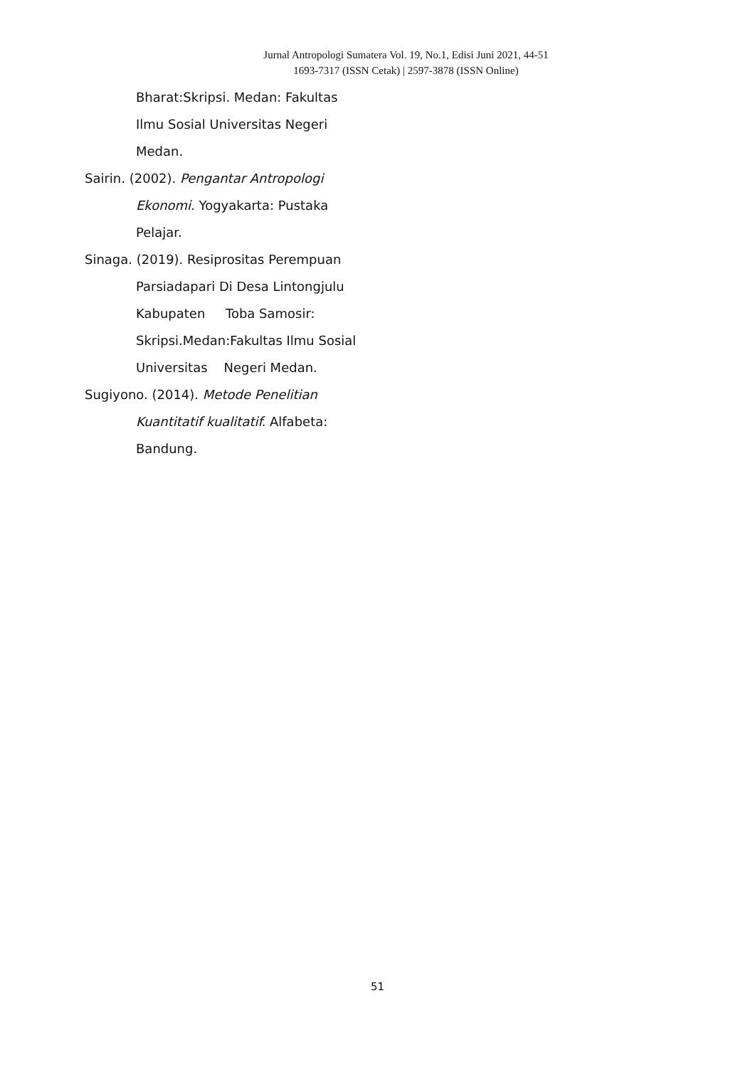Jurnal Antropologi Sumatera Vol. 19, No.1, Edisi Juni 2021, 44-51
1693-7317 (ISSN Cetak) | 2597-3878 (ISSN Online)
Bharat:Skripsi. Medan: Fakultas
Ilmu Sosial Universitas Negeri
Medan.
Sairin. (2002). Pengantar Antropologi
Ekonomi. Yogyakarta: Pustaka
Pelajar.
Sinaga. (2019). Resiprositas Perempuan
Parsiadapari Di Desa Lintongjulu
Kabupaten Toba Samosir:
Skripsi.Medan:Fakultas Ilmu Sosial
Universitas Negeri Medan.
Sugiyono. (2014). Metode Penelitian
Kuantitatif kualitatif. Alfabeta:
Bandung.
51